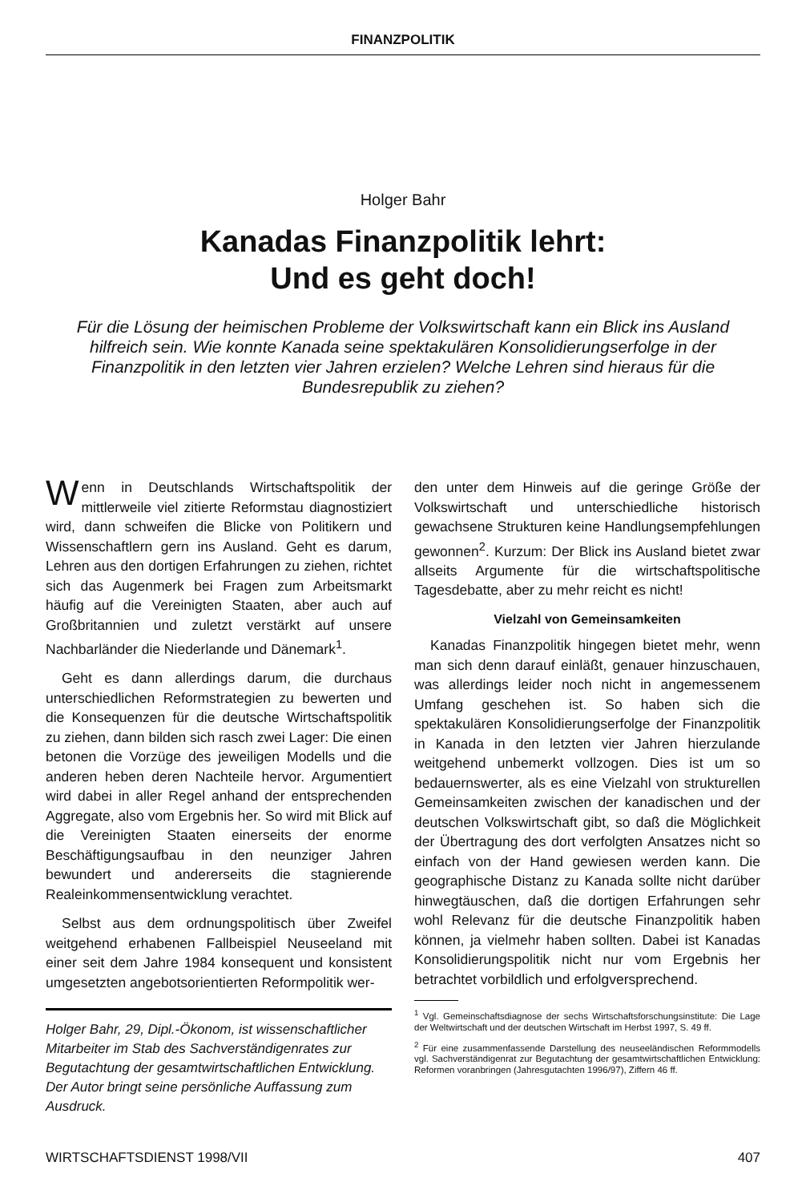FINANZPOLITIK
Holger Bahr
Kanadas Finanzpolitik lehrt:
Und es geht doch!
Für die Lösung der heimischen Probleme der Volkswirtschaft kann ein Blick ins Ausland hilfreich sein. Wie konnte Kanada seine spektakulären Konsolidierungserfolge in der Finanzpolitik in den letzten vier Jahren erzielen? Welche Lehren sind hieraus für die Bundesrepublik zu ziehen?
Wenn in Deutschlands Wirtschaftspolitik der mittlerweile viel zitierte Reformstau diagnostiziert wird, dann schweifen die Blicke von Politikern und Wissenschaftlern gern ins Ausland. Geht es darum, Lehren aus den dortigen Erfahrungen zu ziehen, richtet sich das Augenmerk bei Fragen zum Arbeitsmarkt häufig auf die Vereinigten Staaten, aber auch auf Großbritannien und zuletzt verstärkt auf unsere Nachbarländer die Niederlande und Dänemark<sup>1</sup>.
Geht es dann allerdings darum, die durchaus unterschiedlichen Reformstrategien zu bewerten und die Konsequenzen für die deutsche Wirtschaftspolitik zu ziehen, dann bilden sich rasch zwei Lager: Die einen betonen die Vorzüge des jeweiligen Modells und die anderen heben deren Nachteile hervor. Argumentiert wird dabei in aller Regel anhand der entsprechenden Aggregate, also vom Ergebnis her. So wird mit Blick auf die Vereinigten Staaten einerseits der enorme Beschäftigungsaufbau in den neunziger Jahren bewundert und andererseits die stagnierende Realeinkommensentwicklung verachtet.
Selbst aus dem ordnungspolitisch über Zweifel weitgehend erhabenen Fallbeispiel Neuseeland mit einer seit dem Jahre 1984 konsequent und konsistent umgesetzten angebotsorientierten Reformpolitik wer-
Holger Bahr, 29, Dipl.-Ökonom, ist wissenschaftlicher Mitarbeiter im Stab des Sachverständigenrates zur Begutachtung der gesamtwirtschaftlichen Entwicklung. Der Autor bringt seine persönliche Auffassung zum Ausdruck.
den unter dem Hinweis auf die geringe Größe der Volkswirtschaft und unterschiedliche historisch gewachsene Strukturen keine Handlungsempfehlungen gewonnen<sup>2</sup>. Kurzum: Der Blick ins Ausland bietet zwar allseits Argumente für die wirtschaftspolitische Tagesdebatte, aber zu mehr reicht es nicht!
Vielzahl von Gemeinsamkeiten
Kanadas Finanzpolitik hingegen bietet mehr, wenn man sich denn darauf einläßt, genauer hinzuschauen, was allerdings leider noch nicht in angemessenem Umfang geschehen ist. So haben sich die spektakulären Konsolidierungserfolge der Finanzpolitik in Kanada in den letzten vier Jahren hierzulande weitgehend unbemerkt vollzogen. Dies ist um so bedauernswerter, als es eine Vielzahl von strukturellen Gemeinsamkeiten zwischen der kanadischen und der deutschen Volkswirtschaft gibt, so daß die Möglichkeit der Übertragung des dort verfolgten Ansatzes nicht so einfach von der Hand gewiesen werden kann. Die geographische Distanz zu Kanada sollte nicht darüber hinwegtäuschen, daß die dortigen Erfahrungen sehr wohl Relevanz für die deutsche Finanzpolitik haben können, ja vielmehr haben sollten. Dabei ist Kanadas Konsolidierungspolitik nicht nur vom Ergebnis her betrachtet vorbildlich und erfolgversprechend.
<sup>1</sup> Vgl. Gemeinschaftsdiagnose der sechs Wirtschaftsforschungsinstitute: Die Lage der Weltwirtschaft und der deutschen Wirtschaft im Herbst 1997, S. 49 ff.
<sup>2</sup> Für eine zusammenfassende Darstellung des neuseeländischen Reformmodells vgl. Sachverständigenrat zur Begutachtung der gesamtwirtschaftlichen Entwicklung: Reformen voranbringen (Jahresgutachten 1996/97), Ziffern 46 ff.
WIRTSCHAFTSDIENST 1998/VII 407